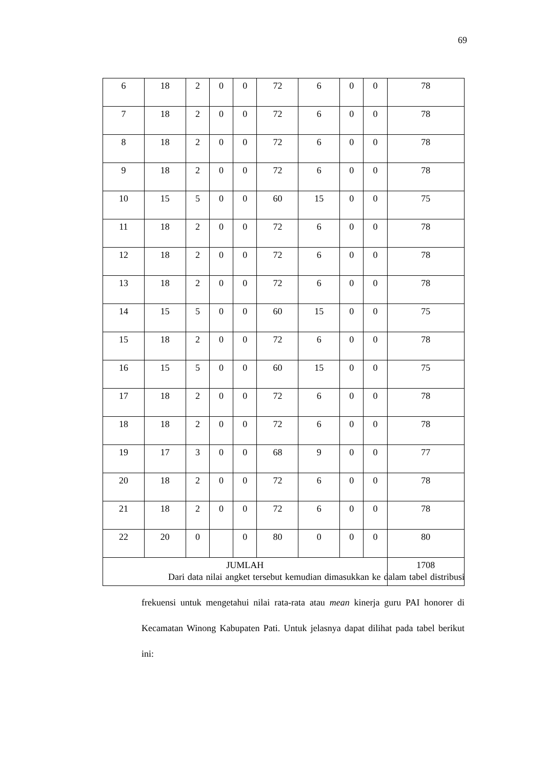69
| 6 | 18 | 2 | 0 | 0 | 72 | 6 | 0 | 0 | 78 |
| 7 | 18 | 2 | 0 | 0 | 72 | 6 | 0 | 0 | 78 |
| 8 | 18 | 2 | 0 | 0 | 72 | 6 | 0 | 0 | 78 |
| 9 | 18 | 2 | 0 | 0 | 72 | 6 | 0 | 0 | 78 |
| 10 | 15 | 5 | 0 | 0 | 60 | 15 | 0 | 0 | 75 |
| 11 | 18 | 2 | 0 | 0 | 72 | 6 | 0 | 0 | 78 |
| 12 | 18 | 2 | 0 | 0 | 72 | 6 | 0 | 0 | 78 |
| 13 | 18 | 2 | 0 | 0 | 72 | 6 | 0 | 0 | 78 |
| 14 | 15 | 5 | 0 | 0 | 60 | 15 | 0 | 0 | 75 |
| 15 | 18 | 2 | 0 | 0 | 72 | 6 | 0 | 0 | 78 |
| 16 | 15 | 5 | 0 | 0 | 60 | 15 | 0 | 0 | 75 |
| 17 | 18 | 2 | 0 | 0 | 72 | 6 | 0 | 0 | 78 |
| 18 | 18 | 2 | 0 | 0 | 72 | 6 | 0 | 0 | 78 |
| 19 | 17 | 3 | 0 | 0 | 68 | 9 | 0 | 0 | 77 |
| 20 | 18 | 2 | 0 | 0 | 72 | 6 | 0 | 0 | 78 |
| 21 | 18 | 2 | 0 | 0 | 72 | 6 | 0 | 0 | 78 |
| 22 | 20 | 0 | | 0 | 80 | 0 | 0 | 0 | 80 |
| JUMLAH | | | | | | | | | 1708 |
Dari data nilai angket tersebut kemudian dimasukkan ke dalam tabel distribusi frekuensi untuk mengetahui nilai rata-rata atau mean kinerja guru PAI honorer di Kecamatan Winong Kabupaten Pati. Untuk jelasnya dapat dilihat pada tabel berikut ini: